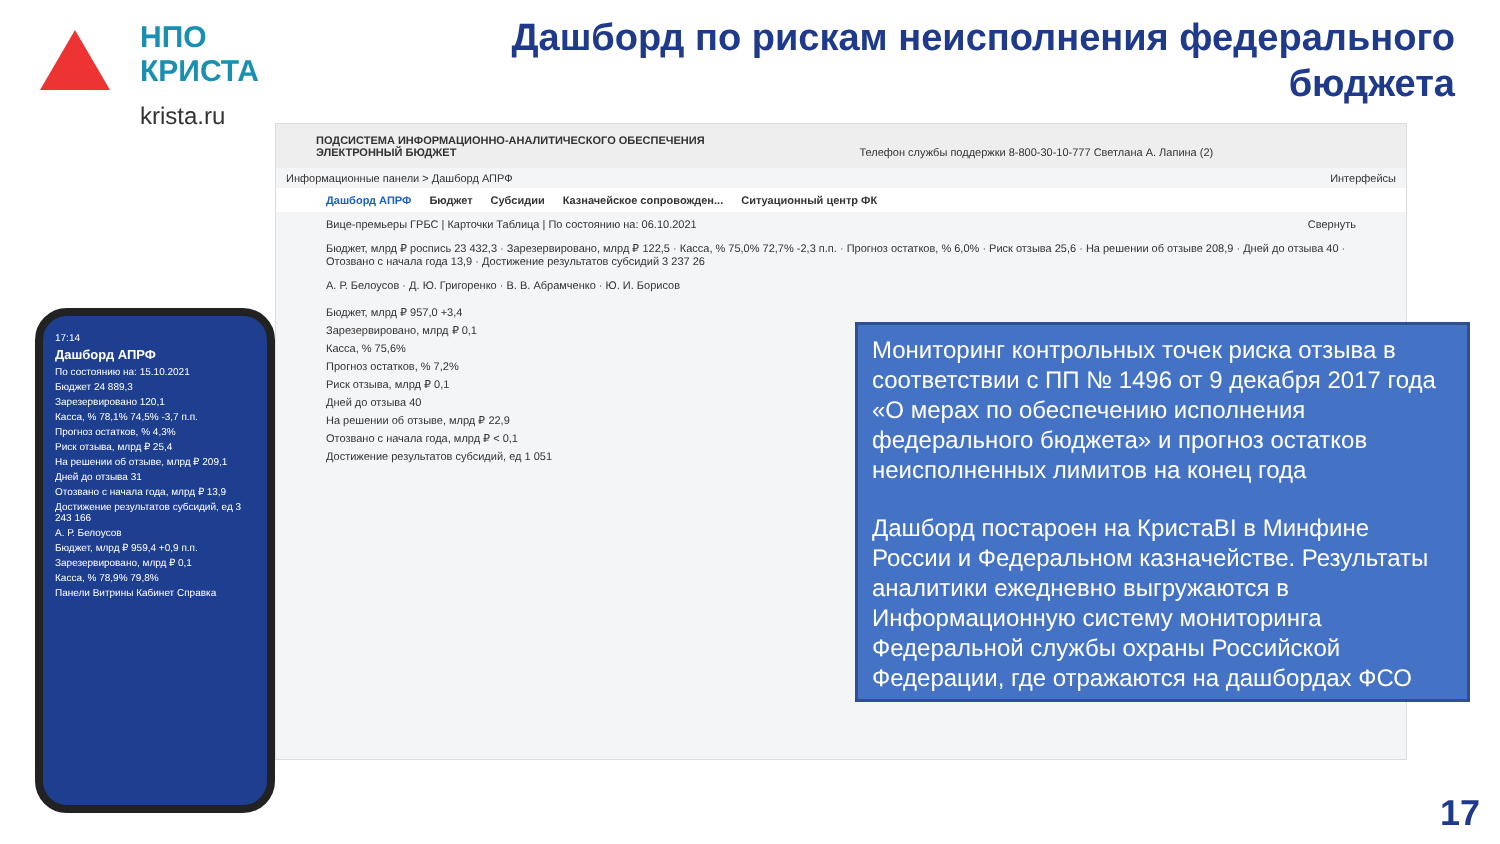НПО КРИСТА
krista.ru
Дашборд по рискам неисполнения федерального бюджета
ПОДСИСТЕМА ИНФОРМАЦИОННО-АНАЛИТИЧЕСКОГО ОБЕСПЕЧЕНИЯ
ЭЛЕКТРОННЫЙ БЮДЖЕТ Телефон службы поддержки 8-800-30-10-777 Светлана А. Лапина (2)
Информационные панели > Дашборд АПРФ Интерфейсы
Дашборд АПРФ Бюджет Субсидии Казначейское сопровожден... Ситуационный центр ФК
Вице-премьеры ГРБС | Карточки Таблица | По состоянию на: 06.10.2021 Свернуть
Бюджет, млрд ₽ роспись 23 432,3 · Зарезервировано, млрд ₽ 122,5 · Касса, % 75,0% 72,7% -2,3 п.п. · Прогноз остатков, % 6,0% · Риск отзыва 25,6 · На решении об отзыве 208,9 · Дней до отзыва 40 · Отозвано с начала года 13,9 · Достижение результатов субсидий 3 237 26
А. Р. Белоусов · Д. Ю. Григоренко · В. В. Абрамченко · Ю. И. Борисов
Бюджет, млрд ₽ 957,0 +3,4
Зарезервировано, млрд ₽ 0,1
Касса, % 75,6%
Прогноз остатков, % 7,2%
Риск отзыва, млрд ₽ 0,1
Дней до отзыва 40
На решении об отзыве, млрд ₽ 22,9
Отозвано с начала года, млрд ₽ < 0,1
Достижение результатов субсидий, ед 1 051
17:14
Дашборд АПРФ
По состоянию на: 15.10.2021
Бюджет 24 889,3
Зарезервировано 120,1
Касса, % 78,1% 74,5% -3,7 п.п.
Прогноз остатков, % 4,3%
Риск отзыва, млрд ₽ 25,4
На решении об отзыве, млрд ₽ 209,1
Дней до отзыва 31
Отозвано с начала года, млрд ₽ 13,9
Достижение результатов субсидий, ед 3 243 166
А. Р. Белоусов
Бюджет, млрд ₽ 959,4 +0,9 п.п.
Зарезервировано, млрд ₽ 0,1
Касса, % 78,9% 79,8%
Панели Витрины Кабинет Справка
Мониторинг контрольных точек риска отзыва в соответствии с ПП № 1496 от 9 декабря 2017 года «О мерах по обеспечению исполнения федерального бюджета» и прогноз остатков неисполненных лимитов на конец года
Дашборд постароен на КристаBI в Минфине России и Федеральном казначействе. Результаты аналитики ежедневно выгружаются в Информационную систему мониторинга Федеральной службы охраны Российской Федерации, где отражаются на дашбордах ФСО
17